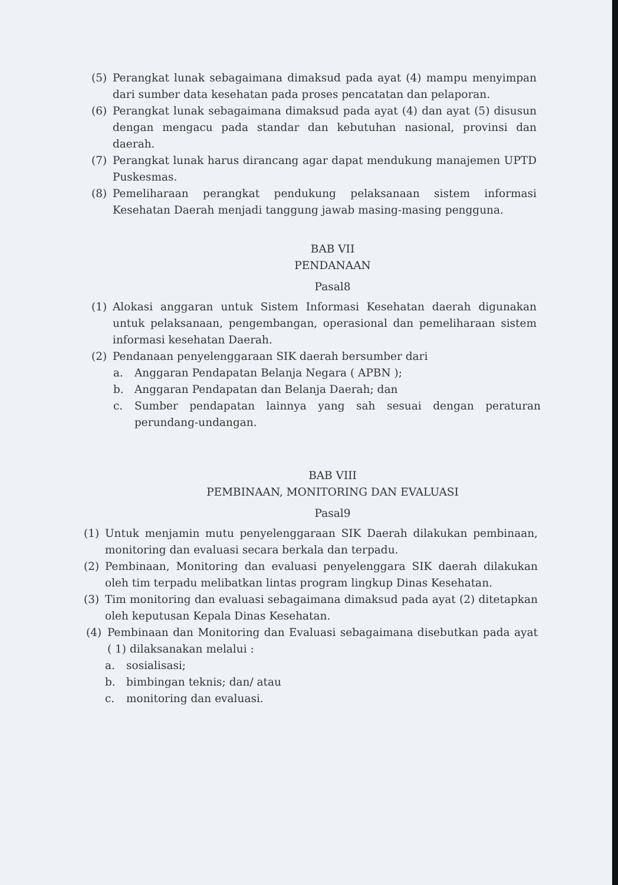(5) Perangkat lunak sebagaimana dimaksud pada ayat (4) mampu menyimpan dari sumber data kesehatan pada proses pencatatan dan pelaporan.
(6) Perangkat lunak sebagaimana dimaksud pada ayat (4) dan ayat (5) disusun dengan mengacu pada standar dan kebutuhan nasional, provinsi dan daerah.
(7) Perangkat lunak harus dirancang agar dapat mendukung manajemen UPTD Puskesmas.
(8) Pemeliharaan perangkat pendukung pelaksanaan sistem informasi Kesehatan Daerah menjadi tanggung jawab masing-masing pengguna.
BAB VII
PENDANAAN
Pasal8
(1) Alokasi anggaran untuk Sistem Informasi Kesehatan daerah digunakan untuk pelaksanaan, pengembangan, operasional dan pemeliharaan sistem informasi kesehatan Daerah.
(2) Pendanaan penyelenggaraan SIK daerah bersumber dari
a. Anggaran Pendapatan Belanja Negara ( APBN );
b. Anggaran Pendapatan dan Belanja Daerah; dan
c. Sumber pendapatan lainnya yang sah sesuai dengan peraturan perundang-undangan.
BAB VIII
PEMBINAAN, MONITORING DAN EVALUASI
Pasal9
(1) Untuk menjamin mutu penyelenggaraan SIK Daerah dilakukan pembinaan, monitoring dan evaluasi secara berkala dan terpadu.
(2) Pembinaan, Monitoring dan evaluasi penyelenggara SIK daerah dilakukan oleh tim terpadu melibatkan lintas program lingkup Dinas Kesehatan.
(3) Tim monitoring dan evaluasi sebagaimana dimaksud pada ayat (2) ditetapkan oleh keputusan Kepala Dinas Kesehatan.
(4) Pembinaan dan Monitoring dan Evaluasi sebagaimana disebutkan pada ayat ( 1) dilaksanakan melalui :
a. sosialisasi;
b. bimbingan teknis; dan/ atau
c. monitoring dan evaluasi.